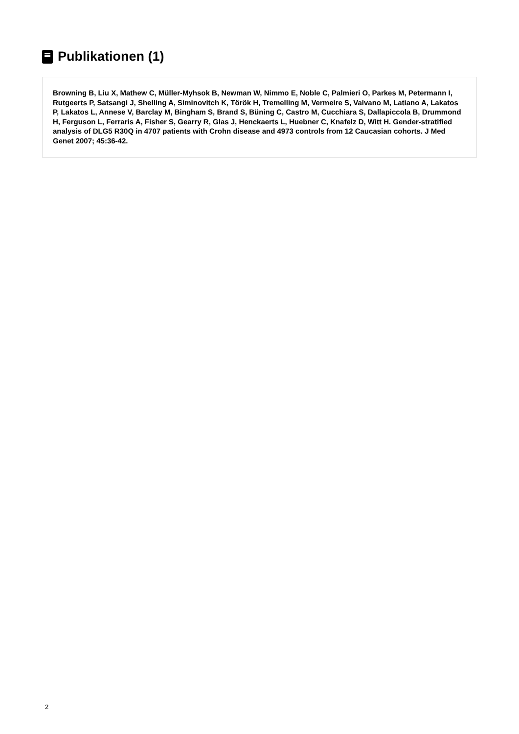Publikationen (1)
Browning B, Liu X, Mathew C, Müller-Myhsok B, Newman W, Nimmo E, Noble C, Palmieri O, Parkes M, Petermann I, Rutgeerts P, Satsangi J, Shelling A, Siminovitch K, Török H, Tremelling M, Vermeire S, Valvano M, Latiano A, Lakatos P, Lakatos L, Annese V, Barclay M, Bingham S, Brand S, Büning C, Castro M, Cucchiara S, Dallapiccola B, Drummond H, Ferguson L, Ferraris A, Fisher S, Gearry R, Glas J, Henckaerts L, Huebner C, Knafelz D, Witt H. Gender-stratified analysis of DLG5 R30Q in 4707 patients with Crohn disease and 4973 controls from 12 Caucasian cohorts. J Med Genet 2007; 45:36-42.
2